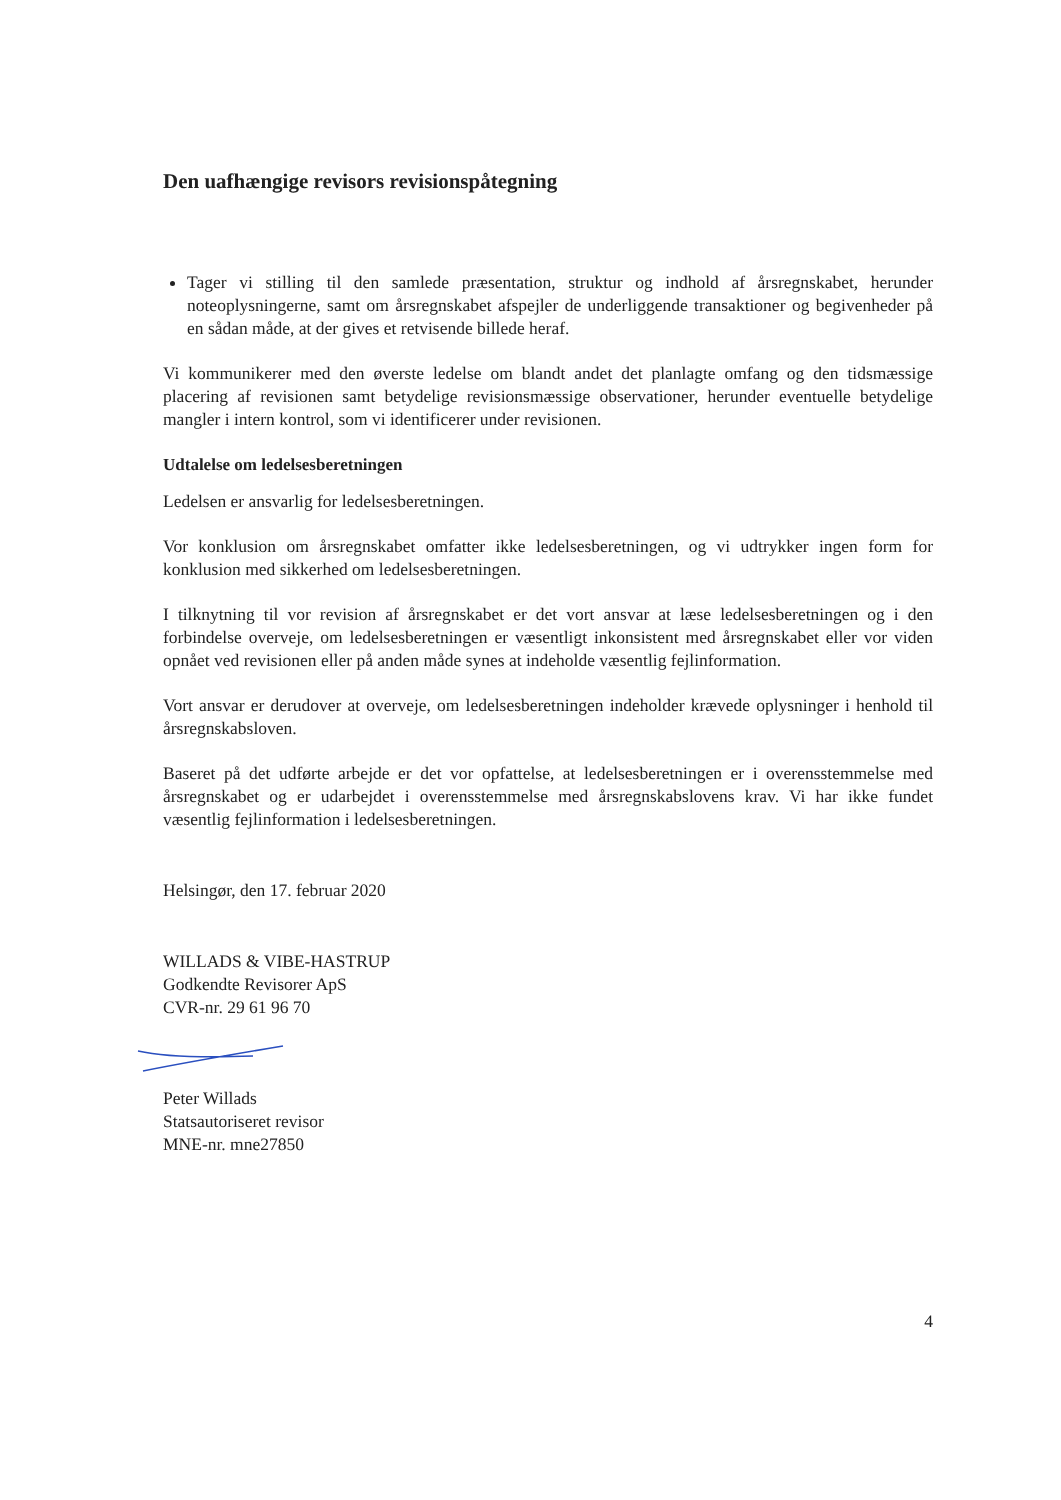Den uafhængige revisors revisionspåtegning
Tager vi stilling til den samlede præsentation, struktur og indhold af årsregnskabet, herunder noteoplysningerne, samt om årsregnskabet afspejler de underliggende transaktioner og begivenheder på en sådan måde, at der gives et retvisende billede heraf.
Vi kommunikerer med den øverste ledelse om blandt andet det planlagte omfang og den tidsmæssige placering af revisionen samt betydelige revisionsmæssige observationer, herunder eventuelle betydelige mangler i intern kontrol, som vi identificerer under revisionen.
Udtalelse om ledelsesberetningen
Ledelsen er ansvarlig for ledelsesberetningen.
Vor konklusion om årsregnskabet omfatter ikke ledelsesberetningen, og vi udtrykker ingen form for konklusion med sikkerhed om ledelsesberetningen.
I tilknytning til vor revision af årsregnskabet er det vort ansvar at læse ledelsesberetningen og i den forbindelse overveje, om ledelsesberetningen er væsentligt inkonsistent med årsregnskabet eller vor viden opnået ved revisionen eller på anden måde synes at indeholde væsentlig fejlinformation.
Vort ansvar er derudover at overveje, om ledelsesberetningen indeholder krævede oplysninger i henhold til årsregnskabsloven.
Baseret på det udførte arbejde er det vor opfattelse, at ledelsesberetningen er i overensstemmelse med årsregnskabet og er udarbejdet i overensstemmelse med årsregnskabslovens krav. Vi har ikke fundet væsentlig fejlinformation i ledelsesberetningen.
Helsingør, den 17. februar 2020
WILLADS & VIBE-HASTRUP
Godkendte Revisorer ApS
CVR-nr. 29 61 96 70
Peter Willads
Statsautoriseret revisor
MNE-nr. mne27850
4